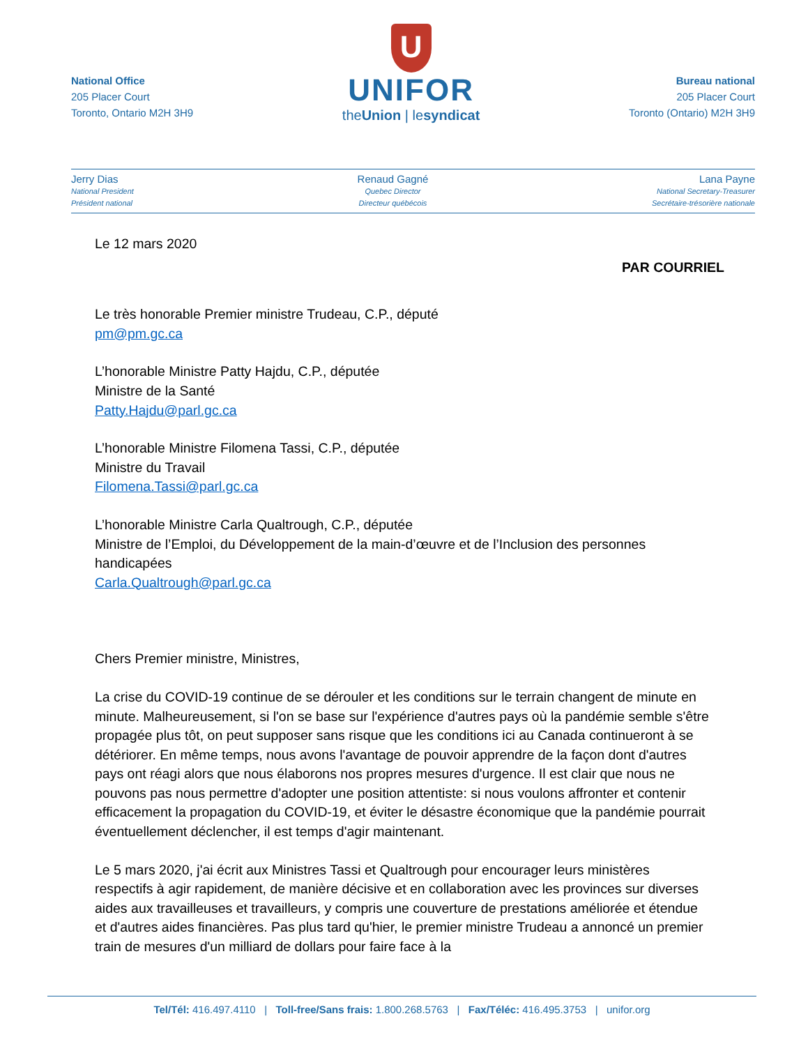National Office
205 Placer Court
Toronto, Ontario M2H 3H9
U
UNIFOR
theUnion | lesyndicat
Bureau national
205 Placer Court
Toronto (Ontario) M2H 3H9
Jerry Dias
National President
Président national
Renaud Gagné
Quebec Director
Directeur québécois
Lana Payne
National Secretary-Treasurer
Secrétaire-trésorière nationale
Le 12 mars 2020
PAR COURRIEL
Le très honorable Premier ministre Trudeau, C.P., député
pm@pm.gc.ca
L’honorable Ministre Patty Hajdu, C.P., députée
Ministre de la Santé
Patty.Hajdu@parl.gc.ca
L’honorable Ministre Filomena Tassi, C.P., députée
Ministre du Travail
Filomena.Tassi@parl.gc.ca
L’honorable Ministre Carla Qualtrough, C.P., députée
Ministre de l’Emploi, du Développement de la main-d’œuvre et de l’Inclusion des personnes handicapées
Carla.Qualtrough@parl.gc.ca
Chers Premier ministre, Ministres,
La crise du COVID-19 continue de se dérouler et les conditions sur le terrain changent de minute en minute. Malheureusement, si l'on se base sur l'expérience d'autres pays où la pandémie semble s'être propagée plus tôt, on peut supposer sans risque que les conditions ici au Canada continueront à se détériorer. En même temps, nous avons l'avantage de pouvoir apprendre de la façon dont d'autres pays ont réagi alors que nous élaborons nos propres mesures d'urgence. Il est clair que nous ne pouvons pas nous permettre d'adopter une position attentiste: si nous voulons affronter et contenir efficacement la propagation du COVID-19, et éviter le désastre économique que la pandémie pourrait éventuellement déclencher, il est temps d'agir maintenant.
Le 5 mars 2020, j'ai écrit aux Ministres Tassi et Qualtrough pour encourager leurs ministères respectifs à agir rapidement, de manière décisive et en collaboration avec les provinces sur diverses aides aux travailleuses et travailleurs, y compris une couverture de prestations améliorée et étendue et d'autres aides financières. Pas plus tard qu'hier, le premier ministre Trudeau a annoncé un premier train de mesures d'un milliard de dollars pour faire face à la
Tel/Tél: 416.497.4110 | Toll-free/Sans frais: 1.800.268.5763 | Fax/Téléc: 416.495.3753 | unifor.org